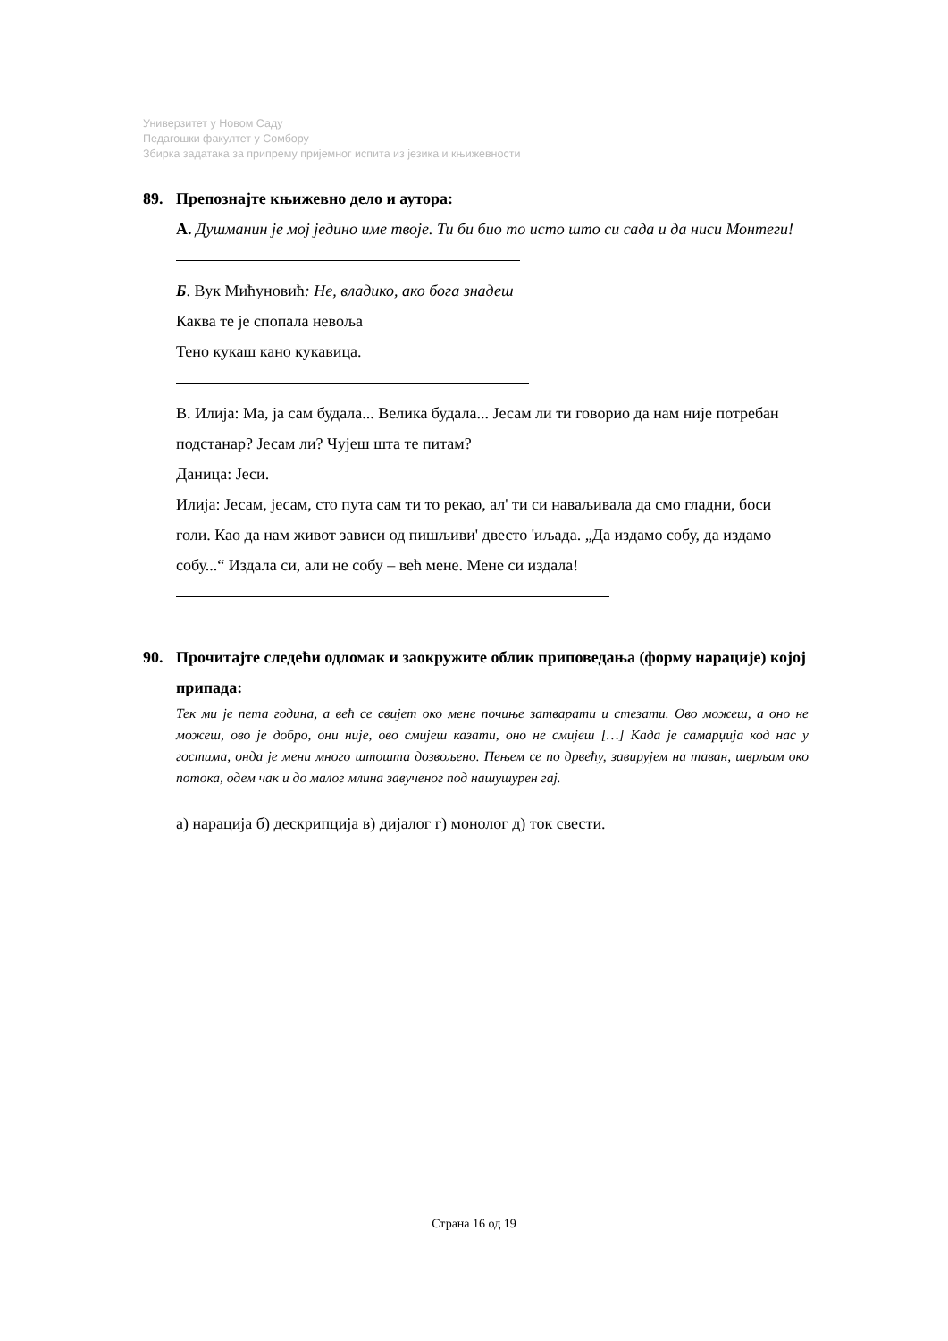Универзитет у Новом Саду
Педагошки факултет у Сомбору
Збирка задатака за припрему пријемног испита из језика и књижевности
89. Препознајте књижевно дело и аутора:
А. Душманин је мој једино име твоје. Ти би био то исто што си сада и да ниси Монтеги!
Б. Вук Мићуновић: Не, владико, ако бога знадеш
Каква те је спопала невоља
Тено кукаш кано кукавица.
В. Илија: Ма, ја сам будала... Велика будала... Јесам ли ти говорио да нам није потребан подстанар? Јесам ли? Чујеш шта те питам?
Даница: Јеси.
Илија: Јесам, јесам, сто пута сам ти то рекао, ал' ти си наваљивала да смо гладни, боси голи. Као да нам живот зависи од пишљиви' двесто 'иљада. „Да издамо собу, да издамо собу...“ Издала си, али не собу – већ мене. Мене си издала!
90. Прочитајте следећи одломак и заокружите облик приповедања (форму нарације) којој припада:
Тек ми је пета година, а већ се свијет око мене почиње затварати и стезати. Ово можеш, а оно не можеш, ово је добро, они није, ово смијеш казати, оно не смијеш […] Када је самарџија код нас у гостима, онда је мени много штошта дозвољено. Пењем се по дрвећу, завирујем на таван, шврљам око потока, одем чак и до малог млина завученог под нашушурен гај.
а) нарација б) дескрипција в) дијалог г) монолог д) ток свести.
Страна 16 од 19